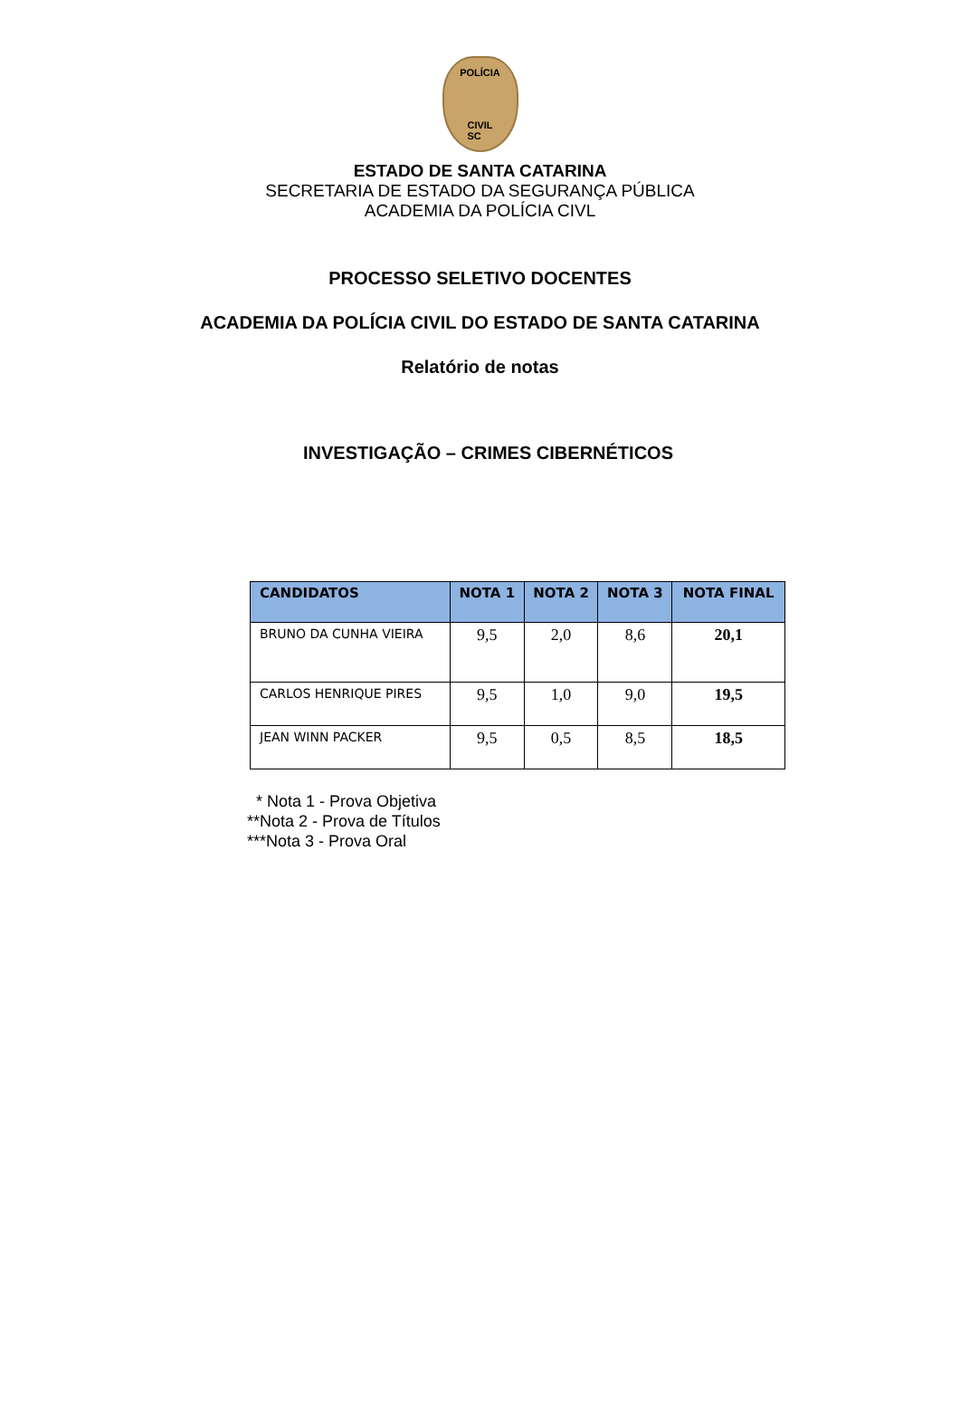POLÍCIA
CIVIL
SC
ESTADO DE SANTA CATARINA
SECRETARIA DE ESTADO DA SEGURANÇA PÚBLICA
ACADEMIA DA POLÍCIA CIVL
PROCESSO SELETIVO DOCENTES
ACADEMIA DA POLÍCIA CIVIL DO ESTADO DE SANTA CATARINA
Relatório de notas
INVESTIGAÇÃO – CRIMES CIBERNÉTICOS
| CANDIDATOS | NOTA 1 | NOTA 2 | NOTA 3 | NOTA FINAL |
| --- | --- | --- | --- | --- |
| BRUNO DA CUNHA VIEIRA | 9,5 | 2,0 | 8,6 | 20,1 |
| CARLOS HENRIQUE PIRES | 9,5 | 1,0 | 9,0 | 19,5 |
| JEAN WINN PACKER | 9,5 | 0,5 | 8,5 | 18,5 |
* Nota 1 - Prova Objetiva
**Nota 2 - Prova de Títulos
***Nota 3 - Prova Oral